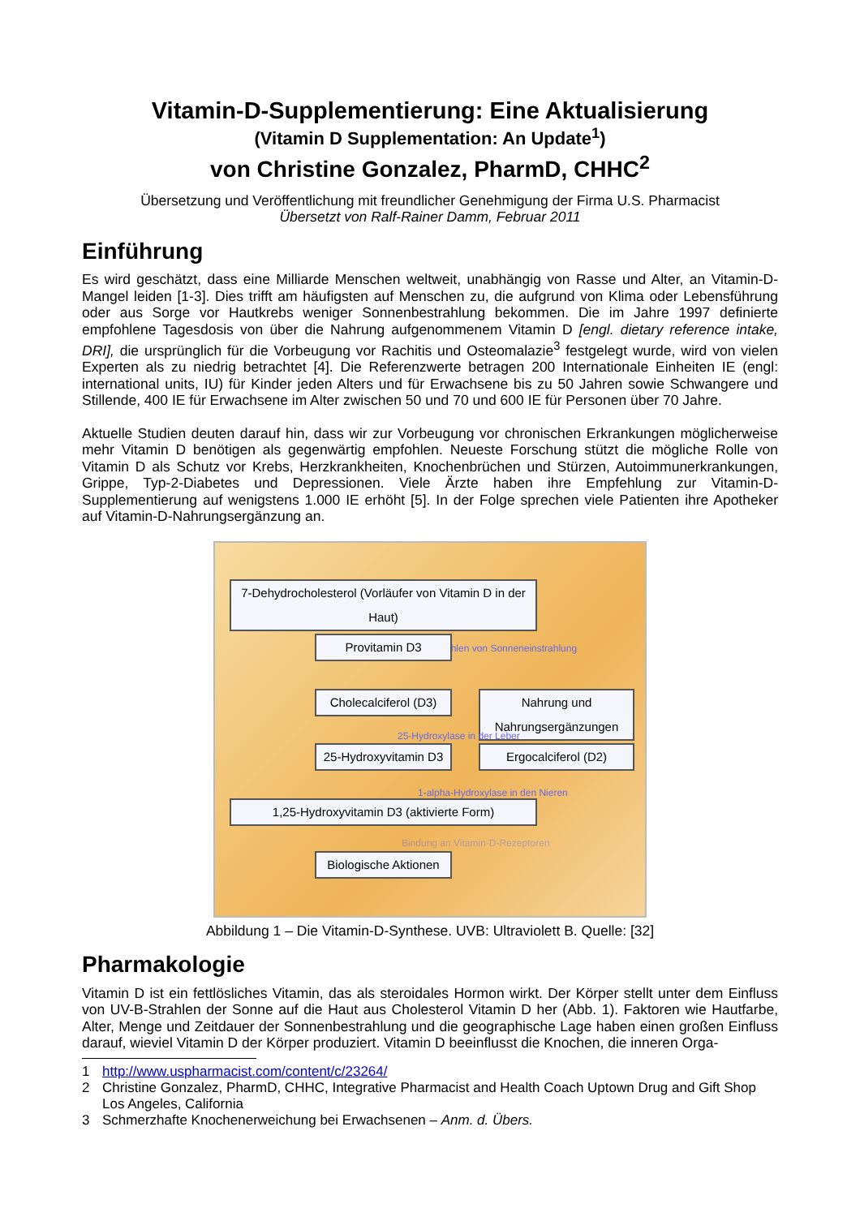Vitamin-D-Supplementierung: Eine Aktualisierung
(Vitamin D Supplementation: An Update<sup>1</sup>)
von Christine Gonzalez, PharmD, CHHC<sup>2</sup>
Übersetzung und Veröffentlichung mit freundlicher Genehmigung der Firma U.S. Pharmacist
Übersetzt von Ralf-Rainer Damm, Februar 2011
Einführung
Es wird geschätzt, dass eine Milliarde Menschen weltweit, unabhängig von Rasse und Alter, an Vitamin-D-Mangel leiden [1-3]. Dies trifft am häufigsten auf Menschen zu, die aufgrund von Klima oder Lebensführung oder aus Sorge vor Hautkrebs weniger Sonnenbestrahlung bekommen. Die im Jahre 1997 definierte empfohlene Tagesdosis von über die Nahrung aufgenommenem Vitamin D [engl. dietary reference intake, DRI], die ursprünglich für die Vorbeugung vor Rachitis und Osteomalazie<sup>3</sup> festgelegt wurde, wird von vielen Experten als zu niedrig betrachtet [4]. Die Referenzwerte betragen 200 Internationale Einheiten IE (engl: international units, IU) für Kinder jeden Alters und für Erwachsene bis zu 50 Jahren sowie Schwangere und Stillende, 400 IE für Erwachsene im Alter zwischen 50 und 70 und 600 IE für Personen über 70 Jahre.
Aktuelle Studien deuten darauf hin, dass wir zur Vorbeugung vor chronischen Erkrankungen möglicherweise mehr Vitamin D benötigen als gegenwärtig empfohlen. Neueste Forschung stützt die mögliche Rolle von Vitamin D als Schutz vor Krebs, Herzkrankheiten, Knochenbrüchen und Stürzen, Autoimmunerkrankungen, Grippe, Typ-2-Diabetes und Depressionen. Viele Ärzte haben ihre Empfehlung zur Vitamin-D-Supplementierung auf wenigstens 1.000 IE erhöht [5]. In der Folge sprechen viele Patienten ihre Apotheker auf Vitamin-D-Nahrungsergänzung an.
7-Dehydrocholesterol (Vorläufer von Vitamin D in der Haut)
UVB-Strahlen von Sonneneinstrahlung
Provitamin D3
Cholecalciferol (D3)
Nahrung und Nahrungsergänzungen
25-Hydroxylase in der Leber
25-Hydroxyvitamin D3
Ergocalciferol (D2)
1-alpha-Hydroxylase in den Nieren
1,25-Hydroxyvitamin D3 (aktivierte Form)
Bindung an Vitamin-D-Rezeptoren
Biologische Aktionen
Abbildung 1 – Die Vitamin-D-Synthese. UVB: Ultraviolett B. Quelle: [32]
Pharmakologie
Vitamin D ist ein fettlösliches Vitamin, das als steroidales Hormon wirkt. Der Körper stellt unter dem Einfluss von UV-B-Strahlen der Sonne auf die Haut aus Cholesterol Vitamin D her (Abb. 1). Faktoren wie Hautfarbe, Alter, Menge und Zeitdauer der Sonnenbestrahlung und die geographische Lage haben einen großen Einfluss darauf, wieviel Vitamin D der Körper produziert. Vitamin D beeinflusst die Knochen, die inneren Orga-
1 http://www.uspharmacist.com/content/c/23264/
2 Christine Gonzalez, PharmD, CHHC, Integrative Pharmacist and Health Coach Uptown Drug and Gift Shop Los Angeles, California
3 Schmerzhafte Knochenerweichung bei Erwachsenen – Anm. d. Übers.